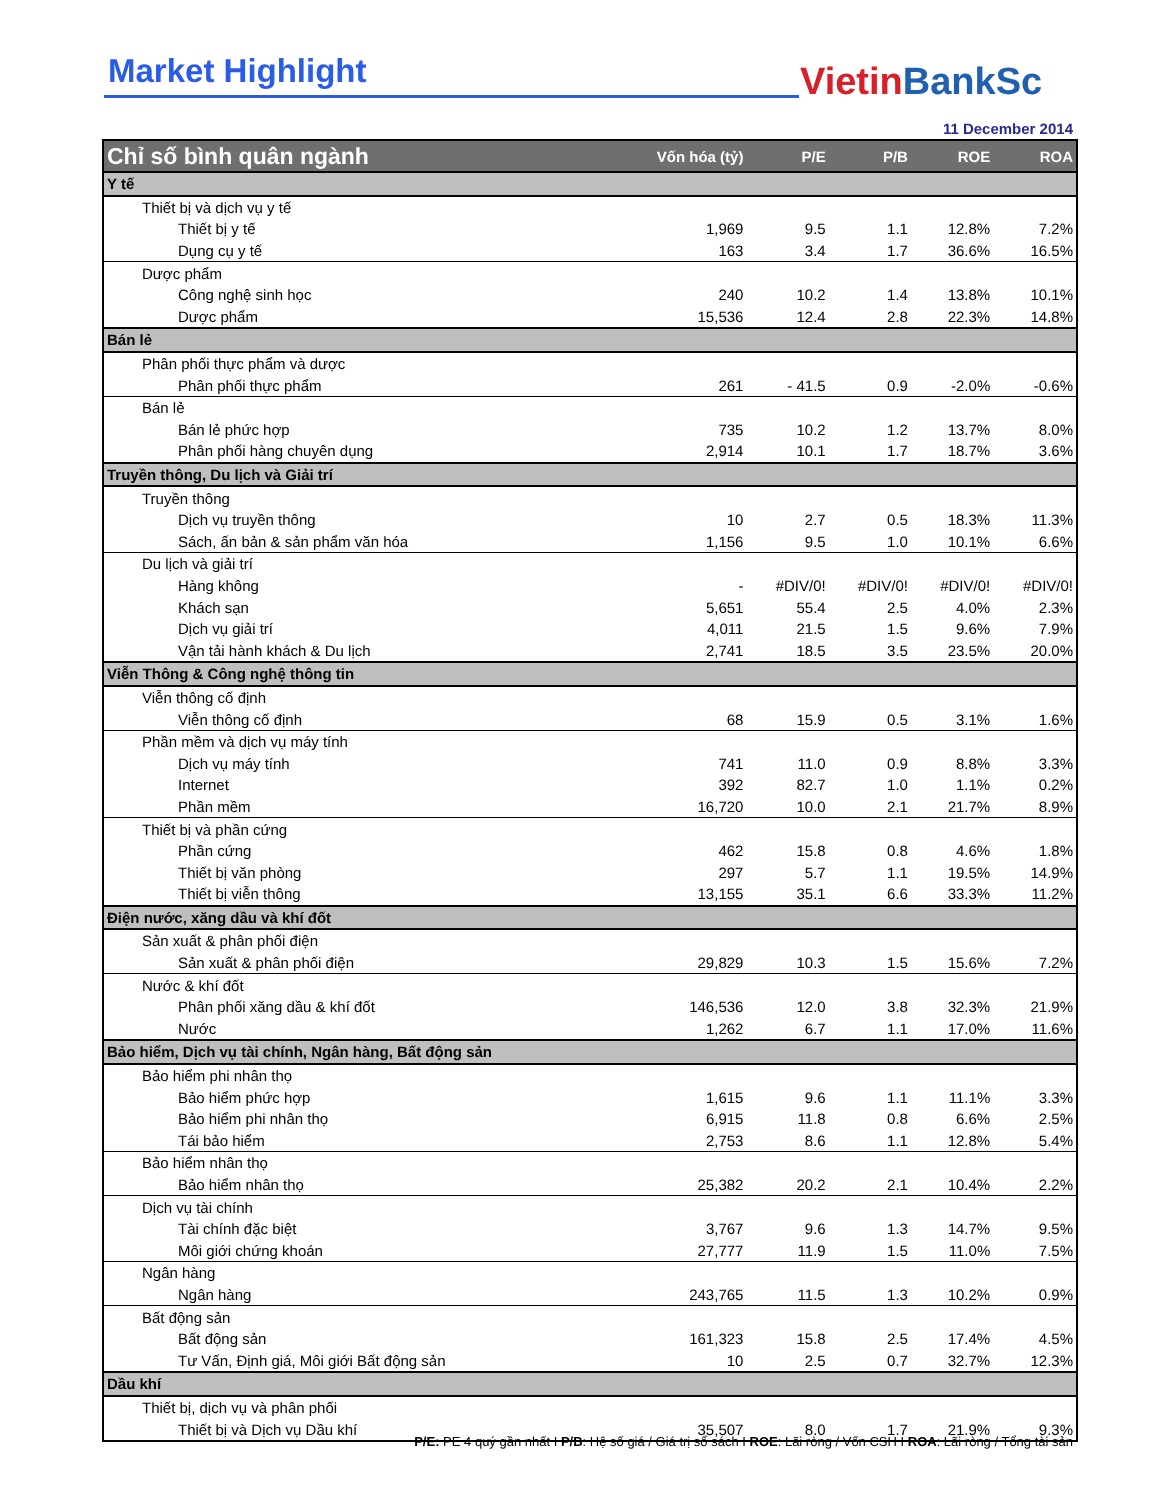Market Highlight Vietin BankSc
11 December 2014
| Chỉ số bình quân ngành | Vốn hóa (tỷ) | P/E | P/B | ROE | ROA |
| --- | --- | --- | --- | --- | --- |
| Y tế | | | | | |
| Thiết bị và dịch vụ y tế | | | | | |
| Thiết bị y tế | 1,969 | 9.5 | 1.1 | 12.8% | 7.2% |
| Dụng cụ y tế | 163 | 3.4 | 1.7 | 36.6% | 16.5% |
| Dược phẩm | | | | | |
| Công nghệ sinh học | 240 | 10.2 | 1.4 | 13.8% | 10.1% |
| Dược phẩm | 15,536 | 12.4 | 2.8 | 22.3% | 14.8% |
| Bán lẻ | | | | | |
| Phân phối thực phẩm và dược | | | | | |
| Phân phối thực phẩm | 261 | - 41.5 | 0.9 | -2.0% | -0.6% |
| Bán lẻ | | | | | |
| Bán lẻ phức hợp | 735 | 10.2 | 1.2 | 13.7% | 8.0% |
| Phân phối hàng chuyên dụng | 2,914 | 10.1 | 1.7 | 18.7% | 3.6% |
| Truyền thông, Du lịch và Giải trí | | | | | |
| Truyền thông | | | | | |
| Dịch vụ truyền thông | 10 | 2.7 | 0.5 | 18.3% | 11.3% |
| Sách, ấn bản & sản phẩm văn hóa | 1,156 | 9.5 | 1.0 | 10.1% | 6.6% |
| Du lịch và giải trí | | | | | |
| Hàng không | - | #DIV/0! | #DIV/0! | #DIV/0! | #DIV/0! |
| Khách sạn | 5,651 | 55.4 | 2.5 | 4.0% | 2.3% |
| Dịch vụ giải trí | 4,011 | 21.5 | 1.5 | 9.6% | 7.9% |
| Vận tải hành khách & Du lịch | 2,741 | 18.5 | 3.5 | 23.5% | 20.0% |
| Viễn Thông & Công nghệ thông tin | | | | | |
| Viễn thông cố định | | | | | |
| Viễn thông cố định | 68 | 15.9 | 0.5 | 3.1% | 1.6% |
| Phần mềm và dịch vụ máy tính | | | | | |
| Dịch vụ máy tính | 741 | 11.0 | 0.9 | 8.8% | 3.3% |
| Internet | 392 | 82.7 | 1.0 | 1.1% | 0.2% |
| Phần mềm | 16,720 | 10.0 | 2.1 | 21.7% | 8.9% |
| Thiết bị và phần cứng | | | | | |
| Phần cứng | 462 | 15.8 | 0.8 | 4.6% | 1.8% |
| Thiết bị văn phòng | 297 | 5.7 | 1.1 | 19.5% | 14.9% |
| Thiết bị viễn thông | 13,155 | 35.1 | 6.6 | 33.3% | 11.2% |
| Điện nước, xăng dầu và khí đốt | | | | | |
| Sản xuất & phân phối điện | | | | | |
| Sản xuất & phân phối điện | 29,829 | 10.3 | 1.5 | 15.6% | 7.2% |
| Nước & khí đốt | | | | | |
| Phân phối xăng dầu & khí đốt | 146,536 | 12.0 | 3.8 | 32.3% | 21.9% |
| Nước | 1,262 | 6.7 | 1.1 | 17.0% | 11.6% |
| Bảo hiểm, Dịch vụ tài chính, Ngân hàng, Bất động sản | | | | | |
| Bảo hiểm phi nhân thọ | | | | | |
| Bảo hiểm phức hợp | 1,615 | 9.6 | 1.1 | 11.1% | 3.3% |
| Bảo hiểm phi nhân thọ | 6,915 | 11.8 | 0.8 | 6.6% | 2.5% |
| Tái bảo hiểm | 2,753 | 8.6 | 1.1 | 12.8% | 5.4% |
| Bảo hiểm nhân thọ | | | | | |
| Bảo hiểm nhân thọ | 25,382 | 20.2 | 2.1 | 10.4% | 2.2% |
| Dịch vụ tài chính | | | | | |
| Tài chính đặc biệt | 3,767 | 9.6 | 1.3 | 14.7% | 9.5% |
| Môi giới chứng khoán | 27,777 | 11.9 | 1.5 | 11.0% | 7.5% |
| Ngân hàng | | | | | |
| Ngân hàng | 243,765 | 11.5 | 1.3 | 10.2% | 0.9% |
| Bất động sản | | | | | |
| Bất động sản | 161,323 | 15.8 | 2.5 | 17.4% | 4.5% |
| Tư Vấn, Định giá, Môi giới Bất động sản | 10 | 2.5 | 0.7 | 32.7% | 12.3% |
| Dầu khí | | | | | |
| Thiết bị, dịch vụ và phân phối | | | | | |
| Thiết bị và Dịch vụ Dầu khí | 35,507 | 8.0 | 1.7 | 21.9% | 9.3% |
P/E: PE 4 quý gần nhất I P/B: Hệ số giá / Giá trị sổ sách I ROE: Lãi ròng / Vốn CSH I ROA: Lãi ròng / Tổng tài sản